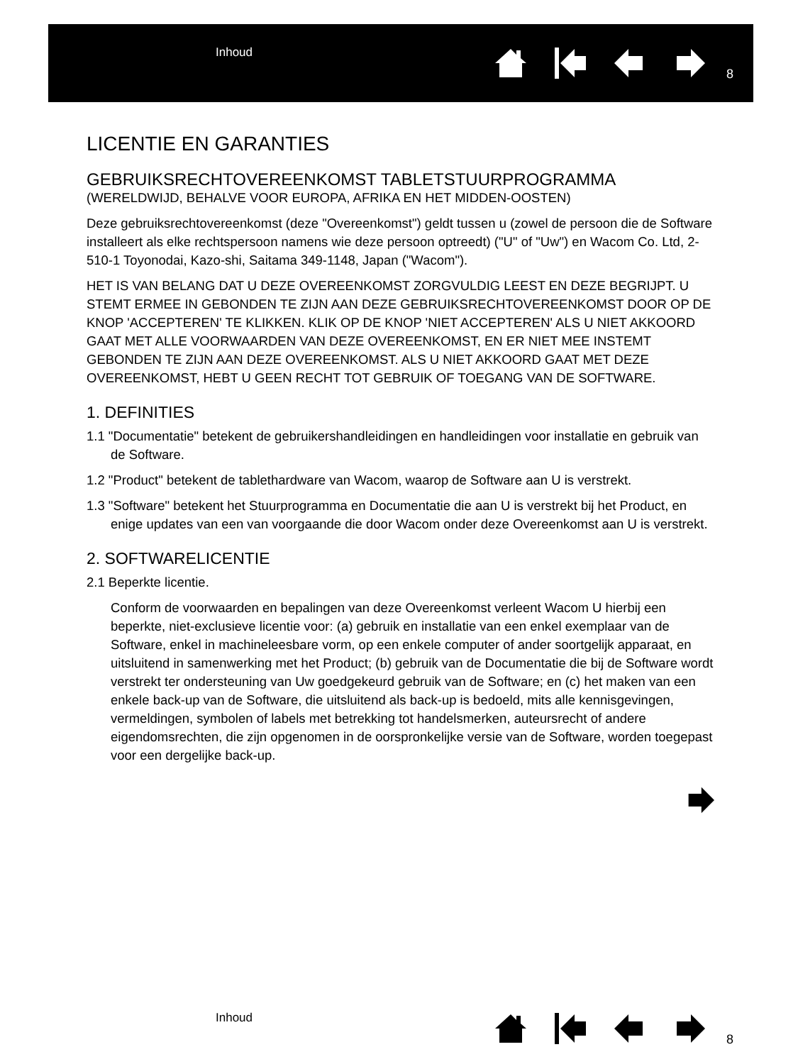Inhoud
8
LICENTIE EN GARANTIES
GEBRUIKSRECHTOVEREENKOMST TABLETSTUURPROGRAMMA
(WERELDWIJD, BEHALVE VOOR EUROPA, AFRIKA EN HET MIDDEN-OOSTEN)
Deze gebruiksrechtovereenkomst (deze "Overeenkomst") geldt tussen u (zowel de persoon die de Software installeert als elke rechtspersoon namens wie deze persoon optreedt) ("U" of "Uw") en Wacom Co. Ltd, 2-510-1 Toyonodai, Kazo-shi, Saitama 349-1148, Japan ("Wacom").
HET IS VAN BELANG DAT U DEZE OVEREENKOMST ZORGVULDIG LEEST EN DEZE BEGRIJPT. U STEMT ERMEE IN GEBONDEN TE ZIJN AAN DEZE GEBRUIKSRECHTOVEREENKOMST DOOR OP DE KNOP 'ACCEPTEREN' TE KLIKKEN. KLIK OP DE KNOP 'NIET ACCEPTEREN' ALS U NIET AKKOORD GAAT MET ALLE VOORWAARDEN VAN DEZE OVEREENKOMST, EN ER NIET MEE INSTEMT GEBONDEN TE ZIJN AAN DEZE OVEREENKOMST. ALS U NIET AKKOORD GAAT MET DEZE OVEREENKOMST, HEBT U GEEN RECHT TOT GEBRUIK OF TOEGANG VAN DE SOFTWARE.
1. DEFINITIES
1.1 "Documentatie" betekent de gebruikershandleidingen en handleidingen voor installatie en gebruik van de Software.
1.2 "Product" betekent de tablethardware van Wacom, waarop de Software aan U is verstrekt.
1.3 "Software" betekent het Stuurprogramma en Documentatie die aan U is verstrekt bij het Product, en enige updates van een van voorgaande die door Wacom onder deze Overeenkomst aan U is verstrekt.
2. SOFTWARELICENTIE
2.1 Beperkte licentie.
Conform de voorwaarden en bepalingen van deze Overeenkomst verleent Wacom U hierbij een beperkte, niet-exclusieve licentie voor: (a) gebruik en installatie van een enkel exemplaar van de Software, enkel in machineleesbare vorm, op een enkele computer of ander soortgelijk apparaat, en uitsluitend in samenwerking met het Product; (b) gebruik van de Documentatie die bij de Software wordt verstrekt ter ondersteuning van Uw goedgekeurd gebruik van de Software; en (c) het maken van een enkele back-up van de Software, die uitsluitend als back-up is bedoeld, mits alle kennisgevingen, vermeldingen, symbolen of labels met betrekking tot handelsmerken, auteursrecht of andere eigendomsrechten, die zijn opgenomen in de oorspronkelijke versie van de Software, worden toegepast voor een dergelijke back-up.
Inhoud
8